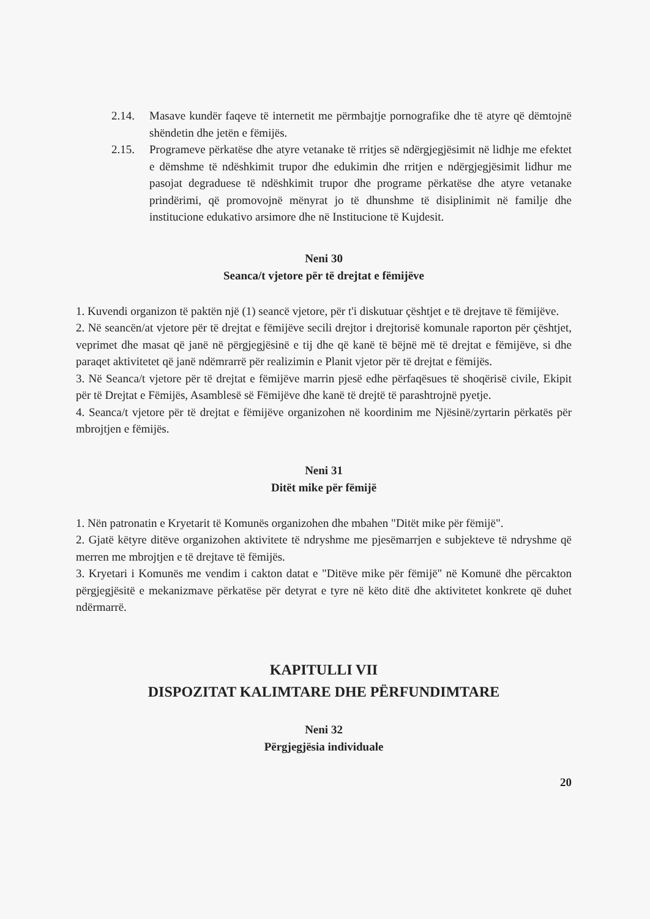2.14. Masave kundër faqeve të internetit me përmbajtje pornografike dhe të atyre që dëmtojnë shëndetin dhe jetën e fëmijës.
2.15. Programeve përkatëse dhe atyre vetanake të rritjes së ndërgjegjësimit në lidhje me efektet e dëmshme të ndëshkimit trupor dhe edukimin dhe rritjen e ndërgjegjësimit lidhur me pasojat degraduese të ndëshkimit trupor dhe programe përkatëse dhe atyre vetanake prindërimi, që promovojnë mënyrat jo të dhunshme të disiplinimit në familje dhe institucione edukativo arsimore dhe në Institucione të Kujdesit.
Neni 30
Seanca/t vjetore për të drejtat e fëmijëve
1. Kuvendi organizon të paktën një (1) seancë vjetore, për t'i diskutuar çështjet e të drejtave të fëmijëve.
2. Në seancën/at vjetore për të drejtat e fëmijëve secili drejtor i drejtorisë komunale raporton për çështjet, veprimet dhe masat që janë në përgjegjësinë e tij dhe që kanë të bëjnë më të drejtat e fëmijëve, si dhe paraqet aktivitetet që janë ndëmrarrë për realizimin e Planit vjetor për të drejtat e fëmijës.
3. Në Seanca/t vjetore për të drejtat e fëmijëve marrin pjesë edhe përfaqësues të shoqërisë civile, Ekipit për të Drejtat e Fëmijës, Asamblesë së Fëmijëve dhe kanë të drejtë të parashtrojnë pyetje.
4. Seanca/t vjetore për të drejtat e fëmijëve organizohen në koordinim me Njësinë/zyrtarin përkatës për mbrojtjen e fëmijës.
Neni 31
Ditët mike për fëmijë
1. Nën patronatin e Kryetarit të Komunës organizohen dhe mbahen "Ditët mike për fëmijë".
2. Gjatë këtyre ditëve organizohen aktivitete të ndryshme me pjesëmarrjen e subjekteve të ndryshme që merren me mbrojtjen e të drejtave të fëmijës.
3. Kryetari i Komunës me vendim i cakton datat e "Ditëve mike për fëmijë" në Komunë dhe përcakton përgjegjësitë e mekanizmave përkatëse për detyrat e tyre në këto ditë dhe aktivitetet konkrete që duhet ndërmarrë.
KAPITULLI VII
DISPOZITAT KALIMTARE DHE PËRFUNDIMTARE
Neni 32
Përgjegjësia individuale
20